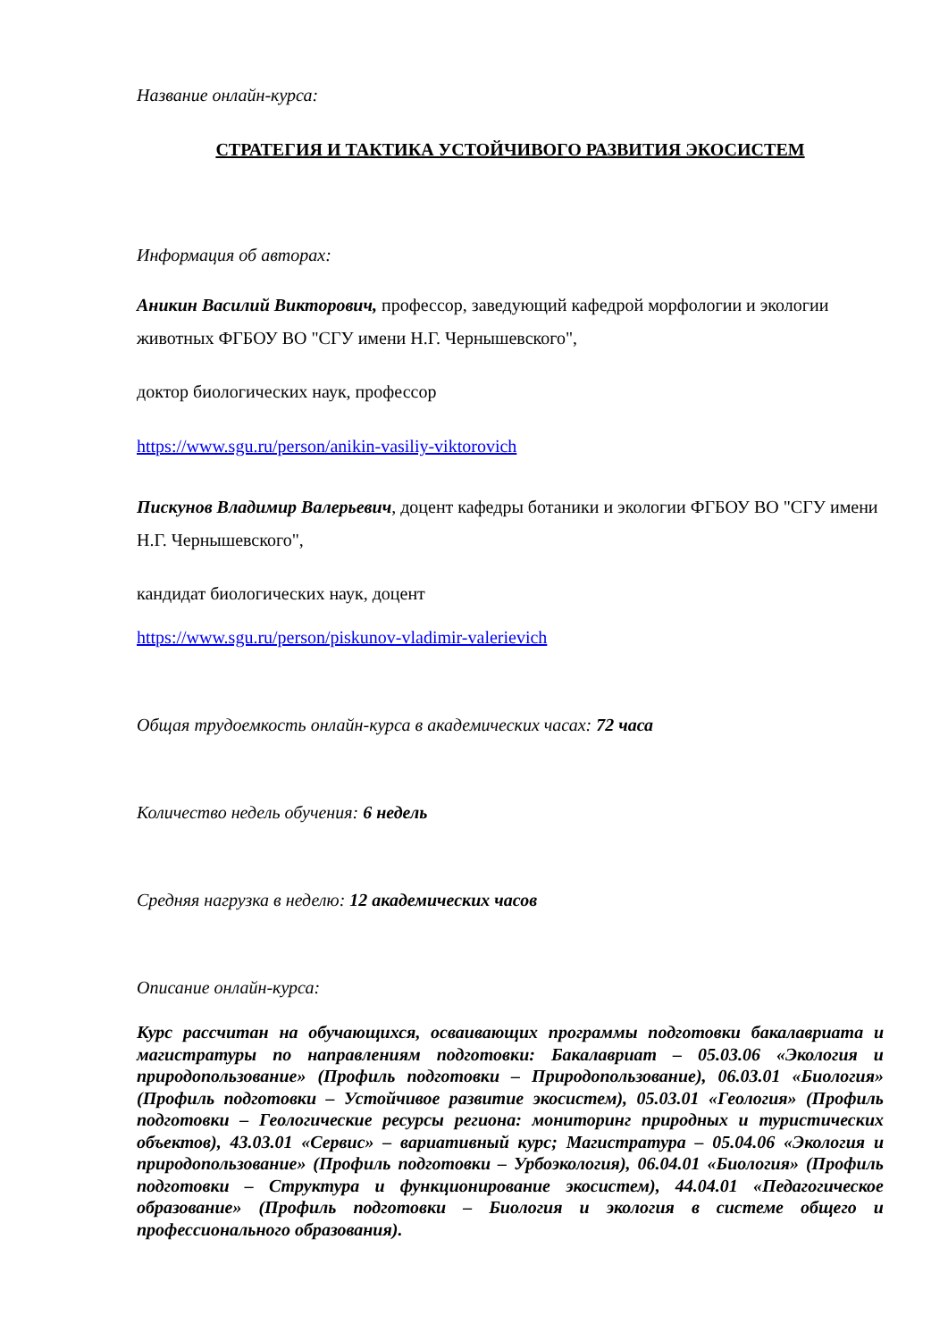Название онлайн-курса:
СТРАТЕГИЯ И ТАКТИКА УСТОЙЧИВОГО РАЗВИТИЯ ЭКОСИСТЕМ
Информация об авторах:
Аникин Василий Викторович, профессор, заведующий кафедрой морфологии и экологии животных ФГБОУ ВО "СГУ имени Н.Г. Чернышевского",
доктор биологических наук, профессор
https://www.sgu.ru/person/anikin-vasiliy-viktorovich
Пискунов Владимир Валерьевич, доцент кафедры ботаники и экологии ФГБОУ ВО "СГУ имени Н.Г. Чернышевского",
кандидат биологических наук, доцент
https://www.sgu.ru/person/piskunov-vladimir-valerievich
Общая трудоемкость онлайн-курса в академических часах: 72 часа
Количество недель обучения: 6 недель
Средняя нагрузка в неделю: 12 академических часов
Описание онлайн-курса:
Курс рассчитан на обучающихся, осваивающих программы подготовки бакалавриата и магистратуры по направлениям подготовки: Бакалавриат – 05.03.06 «Экология и природопользование» (Профиль подготовки – Природопользование), 06.03.01 «Биология» (Профиль подготовки – Устойчивое развитие экосистем), 05.03.01 «Геология» (Профиль подготовки – Геологические ресурсы региона: мониторинг природных и туристических объектов), 43.03.01 «Сервис» – вариативный курс; Магистратура – 05.04.06 «Экология и природопользование» (Профиль подготовки – Урбоэкология), 06.04.01 «Биология» (Профиль подготовки – Структура и функционирование экосистем), 44.04.01 «Педагогическое образование» (Профиль подготовки – Биология и экология в системе общего и профессионального образования).